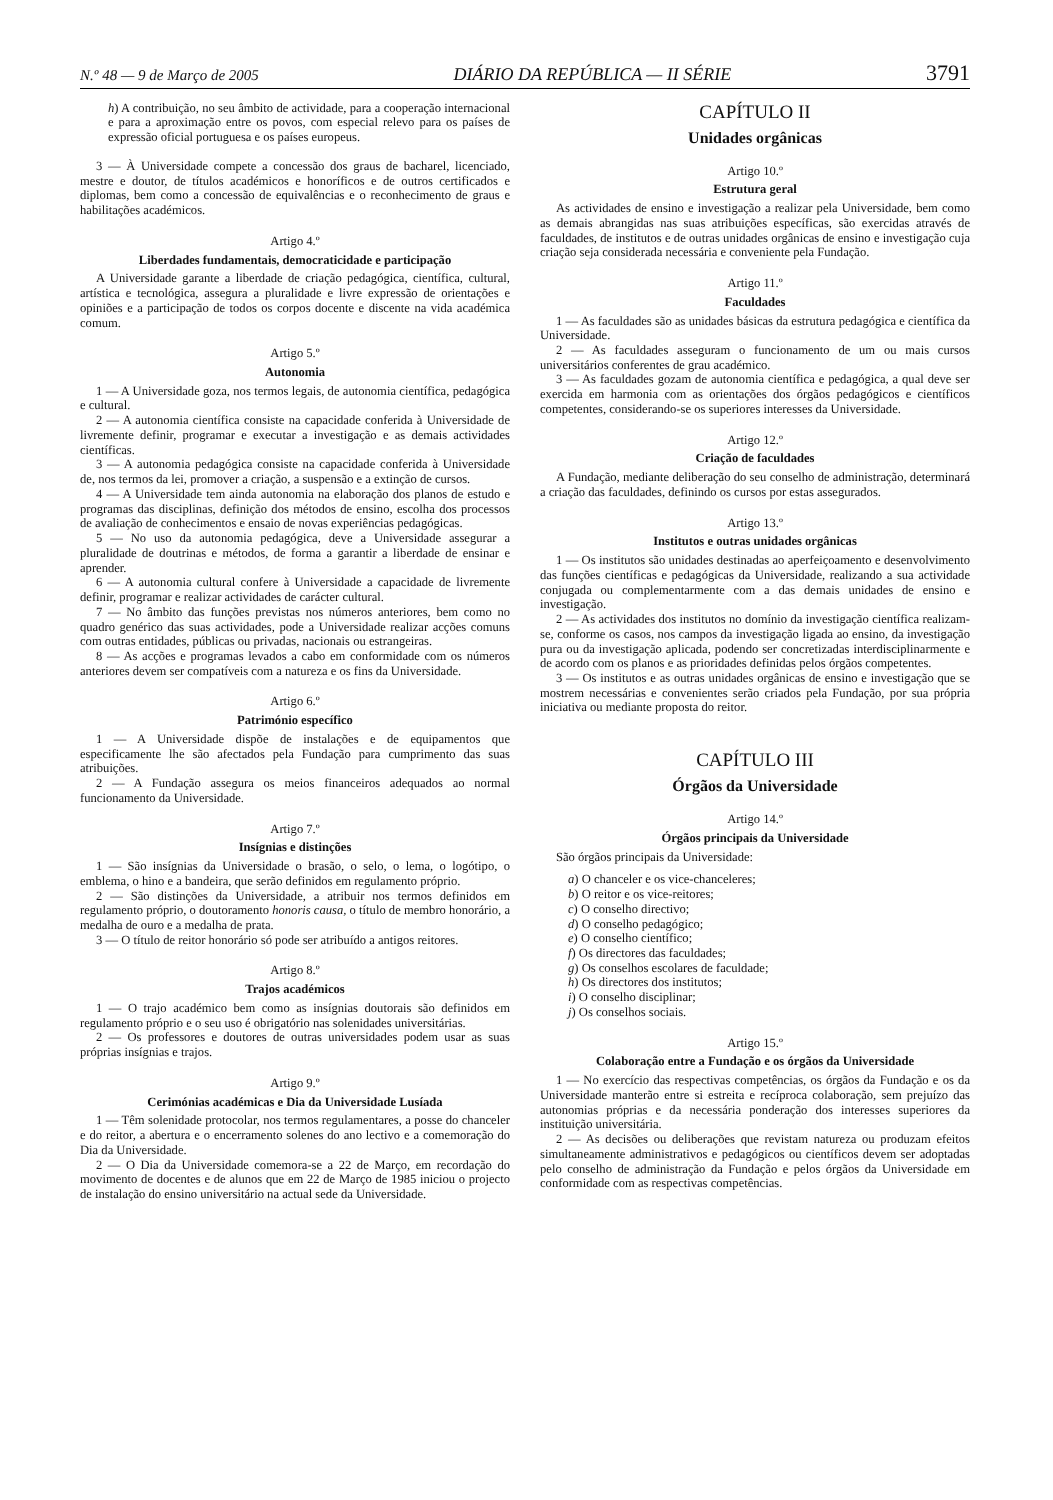N.º 48 — 9 de Março de 2005 DIÁRIO DA REPÚBLICA — II SÉRIE 3791
h) A contribuição, no seu âmbito de actividade, para a cooperação internacional e para a aproximação entre os povos, com especial relevo para os países de expressão oficial portuguesa e os países europeus.
3 — À Universidade compete a concessão dos graus de bacharel, licenciado, mestre e doutor, de títulos académicos e honoríficos e de outros certificados e diplomas, bem como a concessão de equivalências e o reconhecimento de graus e habilitações académicos.
Artigo 4.º
Liberdades fundamentais, democraticidade e participação
A Universidade garante a liberdade de criação pedagógica, científica, cultural, artística e tecnológica, assegura a pluralidade e livre expressão de orientações e opiniões e a participação de todos os corpos docente e discente na vida académica comum.
Artigo 5.º
Autonomia
1 — A Universidade goza, nos termos legais, de autonomia científica, pedagógica e cultural.
2 — A autonomia científica consiste na capacidade conferida à Universidade de livremente definir, programar e executar a investigação e as demais actividades científicas.
3 — A autonomia pedagógica consiste na capacidade conferida à Universidade de, nos termos da lei, promover a criação, a suspensão e a extinção de cursos.
4 — A Universidade tem ainda autonomia na elaboração dos planos de estudo e programas das disciplinas, definição dos métodos de ensino, escolha dos processos de avaliação de conhecimentos e ensaio de novas experiências pedagógicas.
5 — No uso da autonomia pedagógica, deve a Universidade assegurar a pluralidade de doutrinas e métodos, de forma a garantir a liberdade de ensinar e aprender.
6 — A autonomia cultural confere à Universidade a capacidade de livremente definir, programar e realizar actividades de carácter cultural.
7 — No âmbito das funções previstas nos números anteriores, bem como no quadro genérico das suas actividades, pode a Universidade realizar acções comuns com outras entidades, públicas ou privadas, nacionais ou estrangeiras.
8 — As acções e programas levados a cabo em conformidade com os números anteriores devem ser compatíveis com a natureza e os fins da Universidade.
Artigo 6.º
Património específico
1 — A Universidade dispõe de instalações e de equipamentos que especificamente lhe são afectados pela Fundação para cumprimento das suas atribuições.
2 — A Fundação assegura os meios financeiros adequados ao normal funcionamento da Universidade.
Artigo 7.º
Insígnias e distinções
1 — São insígnias da Universidade o brasão, o selo, o lema, o logótipo, o emblema, o hino e a bandeira, que serão definidos em regulamento próprio.
2 — São distinções da Universidade, a atribuir nos termos definidos em regulamento próprio, o doutoramento honoris causa, o título de membro honorário, a medalha de ouro e a medalha de prata.
3 — O título de reitor honorário só pode ser atribuído a antigos reitores.
Artigo 8.º
Trajos académicos
1 — O trajo académico bem como as insígnias doutorais são definidos em regulamento próprio e o seu uso é obrigatório nas solenidades universitárias.
2 — Os professores e doutores de outras universidades podem usar as suas próprias insígnias e trajos.
Artigo 9.º
Cerimónias académicas e Dia da Universidade Lusíada
1 — Têm solenidade protocolar, nos termos regulamentares, a posse do chanceler e do reitor, a abertura e o encerramento solenes do ano lectivo e a comemoração do Dia da Universidade.
2 — O Dia da Universidade comemora-se a 22 de Março, em recordação do movimento de docentes e de alunos que em 22 de Março de 1985 iniciou o projecto de instalação do ensino universitário na actual sede da Universidade.
CAPÍTULO II
Unidades orgânicas
Artigo 10.º
Estrutura geral
As actividades de ensino e investigação a realizar pela Universidade, bem como as demais abrangidas nas suas atribuições específicas, são exercidas através de faculdades, de institutos e de outras unidades orgânicas de ensino e investigação cuja criação seja considerada necessária e conveniente pela Fundação.
Artigo 11.º
Faculdades
1 — As faculdades são as unidades básicas da estrutura pedagógica e científica da Universidade.
2 — As faculdades asseguram o funcionamento de um ou mais cursos universitários conferentes de grau académico.
3 — As faculdades gozam de autonomia científica e pedagógica, a qual deve ser exercida em harmonia com as orientações dos órgãos pedagógicos e científicos competentes, considerando-se os superiores interesses da Universidade.
Artigo 12.º
Criação de faculdades
A Fundação, mediante deliberação do seu conselho de administração, determinará a criação das faculdades, definindo os cursos por estas assegurados.
Artigo 13.º
Institutos e outras unidades orgânicas
1 — Os institutos são unidades destinadas ao aperfeiçoamento e desenvolvimento das funções científicas e pedagógicas da Universidade, realizando a sua actividade conjugada ou complementarmente com a das demais unidades de ensino e investigação.
2 — As actividades dos institutos no domínio da investigação científica realizam-se, conforme os casos, nos campos da investigação ligada ao ensino, da investigação pura ou da investigação aplicada, podendo ser concretizadas interdisciplinarmente e de acordo com os planos e as prioridades definidas pelos órgãos competentes.
3 — Os institutos e as outras unidades orgânicas de ensino e investigação que se mostrem necessárias e convenientes serão criados pela Fundação, por sua própria iniciativa ou mediante proposta do reitor.
CAPÍTULO III
Órgãos da Universidade
Artigo 14.º
Órgãos principais da Universidade
São órgãos principais da Universidade:
a) O chanceler e os vice-chanceleres;
b) O reitor e os vice-reitores;
c) O conselho directivo;
d) O conselho pedagógico;
e) O conselho científico;
f) Os directores das faculdades;
g) Os conselhos escolares de faculdade;
h) Os directores dos institutos;
i) O conselho disciplinar;
j) Os conselhos sociais.
Artigo 15.º
Colaboração entre a Fundação e os órgãos da Universidade
1 — No exercício das respectivas competências, os órgãos da Fundação e os da Universidade manterão entre si estreita e recíproca colaboração, sem prejuízo das autonomias próprias e da necessária ponderação dos interesses superiores da instituição universitária.
2 — As decisões ou deliberações que revistam natureza ou produzam efeitos simultaneamente administrativos e pedagógicos ou científicos devem ser adoptadas pelo conselho de administração da Fundação e pelos órgãos da Universidade em conformidade com as respectivas competências.